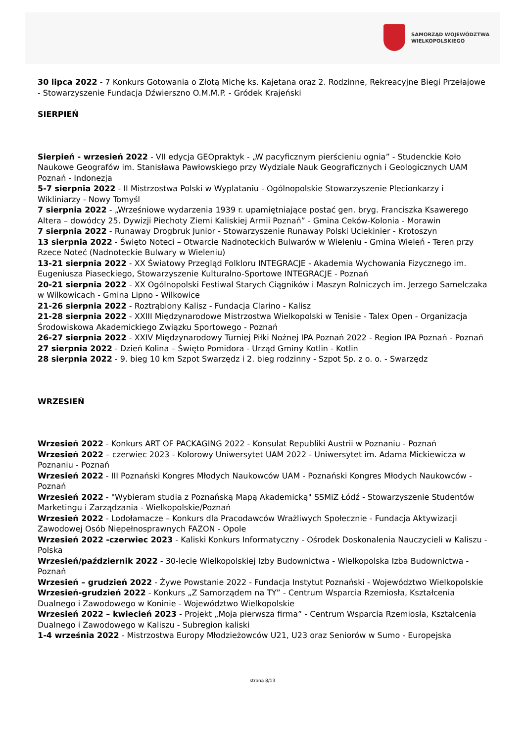SAMORZĄD WOJEWÓDZTWA
WIELKOPOLSKIEGO
30 lipca 2022 - 7 Konkurs Gotowania o Złotą Michę ks. Kajetana oraz 2. Rodzinne, Rekreacyjne Biegi Przełajowe - Stowarzyszenie Fundacja Dźwierszno O.M.M.P. - Gródek Krajeński
SIERPIEŃ
Sierpień - wrzesień 2022 - VII edycja GEOpraktyk - „W pacyficznym pierścieniu ognia” - Studenckie Koło Naukowe Geografów im. Stanisława Pawłowskiego przy Wydziale Nauk Geograficznych i Geologicznych UAM Poznań - Indonezja
5-7 sierpnia 2022 - II Mistrzostwa Polski w Wyplataniu - Ogólnopolskie Stowarzyszenie Plecionkarzy i Wikliniarzy - Nowy Tomyśl
7 sierpnia 2022 - „Wrześniowe wydarzenia 1939 r. upamiętniające postać gen. bryg. Franciszka Ksawerego Altera – dowódcy 25. Dywizji Piechoty Ziemi Kaliskiej Armii Poznań” - Gmina Ceków-Kolonia - Morawin
7 sierpnia 2022 - Runaway Drogbruk Junior - Stowarzyszenie Runaway Polski Uciekinier - Krotoszyn
13 sierpnia 2022 - Święto Noteci – Otwarcie Nadnoteckich Bulwarów w Wieleniu - Gmina Wieleń - Teren przy Rzece Noteć (Nadnoteckie Bulwary w Wieleniu)
13-21 sierpnia 2022 - XX Światowy Przegląd Folkloru INTEGRACJE - Akademia Wychowania Fizycznego im. Eugeniusza Piaseckiego, Stowarzyszenie Kulturalno-Sportowe INTEGRACJE - Poznań
20-21 sierpnia 2022 - XX Ogólnopolski Festiwal Starych Ciągników i Maszyn Rolniczych im. Jerzego Samelczaka w Wilkowicach - Gmina Lipno - Wilkowice
21-26 sierpnia 2022 - Roztrąbiony Kalisz - Fundacja Clarino - Kalisz
21-28 sierpnia 2022 - XXIII Międzynarodowe Mistrzostwa Wielkopolski w Tenisie - Talex Open - Organizacja Środowiskowa Akademickiego Związku Sportowego - Poznań
26-27 sierpnia 2022 - XXIV Międzynarodowy Turniej Piłki Nożnej IPA Poznań 2022 - Region IPA Poznań - Poznań
27 sierpnia 2022 - Dzień Kolina – Święto Pomidora - Urząd Gminy Kotlin - Kotlin
28 sierpnia 2022 - 9. bieg 10 km Szpot Swarzędz i 2. bieg rodzinny - Szpot Sp. z o. o. - Swarzędz
WRZESIEŃ
Wrzesień 2022 - Konkurs ART OF PACKAGING 2022 - Konsulat Republiki Austrii w Poznaniu - Poznań
Wrzesień 2022 – czerwiec 2023 - Kolorowy Uniwersytet UAM 2022 - Uniwersytet im. Adama Mickiewicza w Poznaniu - Poznań
Wrzesień 2022 - III Poznański Kongres Młodych Naukowców UAM - Poznański Kongres Młodych Naukowców - Poznań
Wrzesień 2022 - "Wybieram studia z Poznańską Mapą Akademicką" SSMiZ Łódź - Stowarzyszenie Studentów Marketingu i Zarządzania - Wielkopolskie/Poznań
Wrzesień 2022 - Lodołamacze – Konkurs dla Pracodawców Wrażliwych Społecznie - Fundacja Aktywizacji Zawodowej Osób Niepełnosprawnych FAZON - Opole
Wrzesień 2022 -czerwiec 2023 - Kaliski Konkurs Informatyczny - Ośrodek Doskonalenia Nauczycieli w Kaliszu - Polska
Wrzesień/październik 2022 - 30-lecie Wielkopolskiej Izby Budownictwa - Wielkopolska Izba Budownictwa - Poznań
Wrzesień – grudzień 2022 - Żywe Powstanie 2022 - Fundacja Instytut Poznański - Województwo Wielkopolskie
Wrzesień-grudzień 2022 - Konkurs „Z Samorządem na TY” - Centrum Wsparcia Rzemiosła, Kształcenia Dualnego i Zawodowego w Koninie - Województwo Wielkopolskie
Wrzesień 2022 – kwiecień 2023 - Projekt „Moja pierwsza firma” - Centrum Wsparcia Rzemiosła, Kształcenia Dualnego i Zawodowego w Kaliszu - Subregion kaliski
1-4 września 2022 - Mistrzostwa Europy Młodzieżowców U21, U23 oraz Seniorów w Sumo - Europejska
strona 8/13